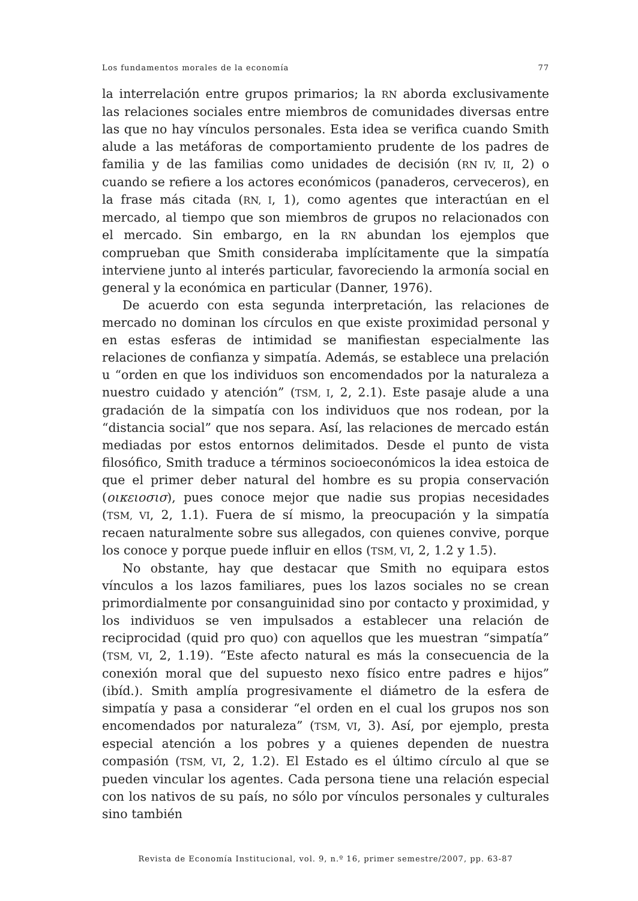Los fundamentos morales de la economía 77
la interrelación entre grupos primarios; la RN aborda exclusivamente las relaciones sociales entre miembros de comunidades diversas entre las que no hay vínculos personales. Esta idea se verifica cuando Smith alude a las metáforas de comportamiento prudente de los padres de familia y de las familias como unidades de decisión (RN IV, II, 2) o cuando se refiere a los actores económicos (panaderos, cerveceros), en la frase más citada (RN, I, 1), como agentes que interactúan en el mercado, al tiempo que son miembros de grupos no relacionados con el mercado. Sin embargo, en la RN abundan los ejemplos que comprueban que Smith consideraba implícitamente que la simpatía interviene junto al interés particular, favoreciendo la armonía social en general y la económica en particular (Danner, 1976).
De acuerdo con esta segunda interpretación, las relaciones de mercado no dominan los círculos en que existe proximidad personal y en estas esferas de intimidad se manifiestan especialmente las relaciones de confianza y simpatía. Además, se establece una prelación u “orden en que los individuos son encomendados por la naturaleza a nuestro cuidado y atención” (TSM, I, 2, 2.1). Este pasaje alude a una gradación de la simpatía con los individuos que nos rodean, por la “distancia social” que nos separa. Así, las relaciones de mercado están mediadas por estos entornos delimitados. Desde el punto de vista filosófico, Smith traduce a términos socioeconómicos la idea estoica de que el primer deber natural del hombre es su propia conservación (οικειοσισ), pues conoce mejor que nadie sus propias necesidades (TSM, VI, 2, 1.1). Fuera de sí mismo, la preocupación y la simpatía recaen naturalmente sobre sus allegados, con quienes convive, porque los conoce y porque puede influir en ellos (TSM, VI, 2, 1.2 y 1.5).
No obstante, hay que destacar que Smith no equipara estos vínculos a los lazos familiares, pues los lazos sociales no se crean primordialmente por consanguinidad sino por contacto y proximidad, y los individuos se ven impulsados a establecer una relación de reciprocidad (quid pro quo) con aquellos que les muestran “simpatía” (TSM, VI, 2, 1.19). “Este afecto natural es más la consecuencia de la conexión moral que del supuesto nexo físico entre padres e hijos” (ibíd.). Smith amplía progresivamente el diámetro de la esfera de simpatía y pasa a considerar “el orden en el cual los grupos nos son encomendados por naturaleza” (TSM, VI, 3). Así, por ejemplo, presta especial atención a los pobres y a quienes dependen de nuestra compasión (TSM, VI, 2, 1.2). El Estado es el último círculo al que se pueden vincular los agentes. Cada persona tiene una relación especial con los nativos de su país, no sólo por vínculos personales y culturales sino también
Revista de Economía Institucional, vol. 9, n.º 16, primer semestre/2007, pp. 63-87